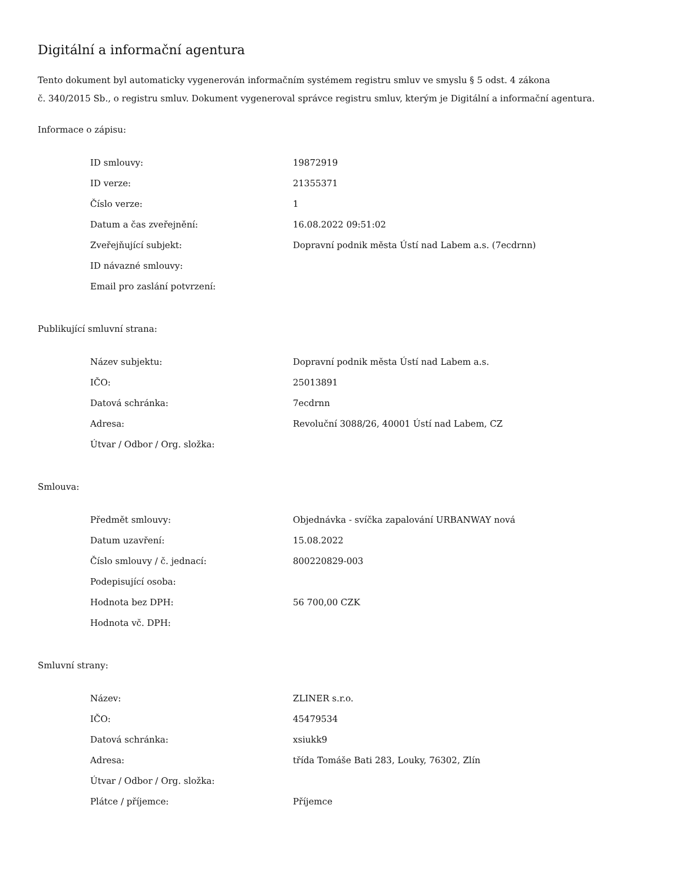Digitální a informační agentura
Tento dokument byl automaticky vygenerován informačním systémem registru smluv ve smyslu § 5 odst. 4 zákona
č. 340/2015 Sb., o registru smluv. Dokument vygeneroval správce registru smluv, kterým je Digitální a informační agentura.
Informace o zápisu:
| ID smlouvy: | 19872919 |
| ID verze: | 21355371 |
| Číslo verze: | 1 |
| Datum a čas zveřejnění: | 16.08.2022 09:51:02 |
| Zveřejňující subjekt: | Dopravní podnik města Ústí nad Labem a.s. (7ecdrnn) |
| ID návazné smlouvy: | |
| Email pro zaslání potvrzení: | |
Publikující smluvní strana:
| Název subjektu: | Dopravní podnik města Ústí nad Labem a.s. |
| IČO: | 25013891 |
| Datová schránka: | 7ecdrnn |
| Adresa: | Revoluční 3088/26, 40001 Ústí nad Labem, CZ |
| Útvar / Odbor / Org. složka: | |
Smlouva:
| Předmět smlouvy: | Objednávka - svíčka zapalování URBANWAY nová |
| Datum uzavření: | 15.08.2022 |
| Číslo smlouvy / č. jednací: | 800220829-003 |
| Podepisující osoba: | |
| Hodnota bez DPH: | 56 700,00 CZK |
| Hodnota vč. DPH: | |
Smluvní strany:
| Název: | ZLINER s.r.o. |
| IČO: | 45479534 |
| Datová schránka: | xsiukk9 |
| Adresa: | třída Tomáše Bati 283, Louky, 76302, Zlín |
| Útvar / Odbor / Org. složka: | |
| Plátce / příjemce: | Příjemce |